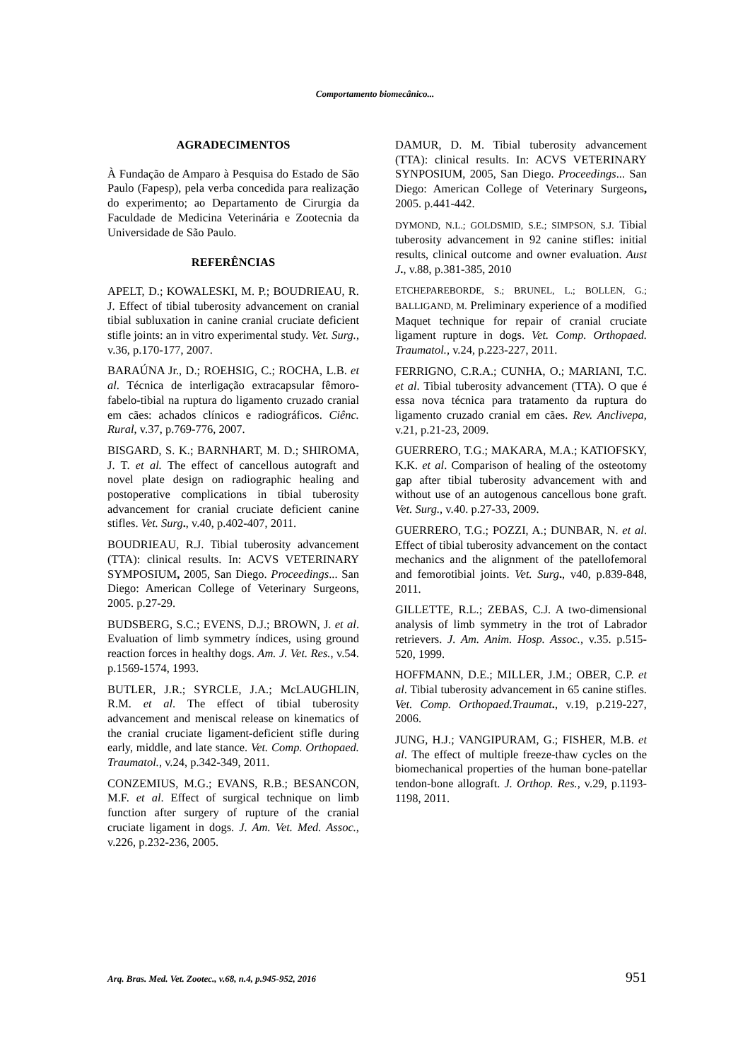Comportamento biomecânico...
AGRADECIMENTOS
À Fundação de Amparo à Pesquisa do Estado de São Paulo (Fapesp), pela verba concedida para realização do experimento; ao Departamento de Cirurgia da Faculdade de Medicina Veterinária e Zootecnia da Universidade de São Paulo.
REFERÊNCIAS
APELT, D.; KOWALESKI, M. P.; BOUDRIEAU, R. J. Effect of tibial tuberosity advancement on cranial tibial subluxation in canine cranial cruciate deficient stifle joints: an in vitro experimental study. Vet. Surg., v.36, p.170-177, 2007.
BARAÚNA Jr., D.; ROEHSIG, C.; ROCHA, L.B. et al. Técnica de interligação extracapsular fêmoro-fabelo-tibial na ruptura do ligamento cruzado cranial em cães: achados clínicos e radiográficos. Ciênc. Rural, v.37, p.769-776, 2007.
BISGARD, S. K.; BARNHART, M. D.; SHIROMA, J. T. et al. The effect of cancellous autograft and novel plate design on radiographic healing and postoperative complications in tibial tuberosity advancement for cranial cruciate deficient canine stifles. Vet. Surg., v.40, p.402-407, 2011.
BOUDRIEAU, R.J. Tibial tuberosity advancement (TTA): clinical results. In: ACVS VETERINARY SYMPOSIUM, 2005, San Diego. Proceedings... San Diego: American College of Veterinary Surgeons, 2005. p.27-29.
BUDSBERG, S.C.; EVENS, D.J.; BROWN, J. et al. Evaluation of limb symmetry índices, using ground reaction forces in healthy dogs. Am. J. Vet. Res., v.54. p.1569-1574, 1993.
BUTLER, J.R.; SYRCLE, J.A.; McLAUGHLIN, R.M. et al. The effect of tibial tuberosity advancement and meniscal release on kinematics of the cranial cruciate ligament-deficient stifle during early, middle, and late stance. Vet. Comp. Orthopaed. Traumatol., v.24, p.342-349, 2011.
CONZEMIUS, M.G.; EVANS, R.B.; BESANCON, M.F. et al. Effect of surgical technique on limb function after surgery of rupture of the cranial cruciate ligament in dogs. J. Am. Vet. Med. Assoc., v.226, p.232-236, 2005.
DAMUR, D. M. Tibial tuberosity advancement (TTA): clinical results. In: ACVS VETERINARY SYNPOSIUM, 2005, San Diego. Proceedings... San Diego: American College of Veterinary Surgeons, 2005. p.441-442.
DYMOND, N.L.; GOLDSMID, S.E.; SIMPSON, S.J. Tibial tuberosity advancement in 92 canine stifles: initial results, clinical outcome and owner evaluation. Aust J., v.88, p.381-385, 2010
ETCHEPAREBORDE, S.; BRUNEL, L.; BOLLEN, G.; BALLIGAND, M. Preliminary experience of a modified Maquet technique for repair of cranial cruciate ligament rupture in dogs. Vet. Comp. Orthopaed. Traumatol., v.24, p.223-227, 2011.
FERRIGNO, C.R.A.; CUNHA, O.; MARIANI, T.C. et al. Tibial tuberosity advancement (TTA). O que é essa nova técnica para tratamento da ruptura do ligamento cruzado cranial em cães. Rev. Anclivepa, v.21, p.21-23, 2009.
GUERRERO, T.G.; MAKARA, M.A.; KATIOFSKY, K.K. et al. Comparison of healing of the osteotomy gap after tibial tuberosity advancement with and without use of an autogenous cancellous bone graft. Vet. Surg., v.40. p.27-33, 2009.
GUERRERO, T.G.; POZZI, A.; DUNBAR, N. et al. Effect of tibial tuberosity advancement on the contact mechanics and the alignment of the patellofemoral and femorotibial joints. Vet. Surg., v40, p.839-848, 2011.
GILLETTE, R.L.; ZEBAS, C.J. A two-dimensional analysis of limb symmetry in the trot of Labrador retrievers. J. Am. Anim. Hosp. Assoc., v.35. p.515-520, 1999.
HOFFMANN, D.E.; MILLER, J.M.; OBER, C.P. et al. Tibial tuberosity advancement in 65 canine stifles. Vet. Comp. Orthopaed.Traumat., v.19, p.219-227, 2006.
JUNG, H.J.; VANGIPURAM, G.; FISHER, M.B. et al. The effect of multiple freeze-thaw cycles on the biomechanical properties of the human bone-patellar tendon-bone allograft. J. Orthop. Res., v.29, p.1193-1198, 2011.
Arq. Bras. Med. Vet. Zootec., v.68, n.4, p.945-952, 2016 951